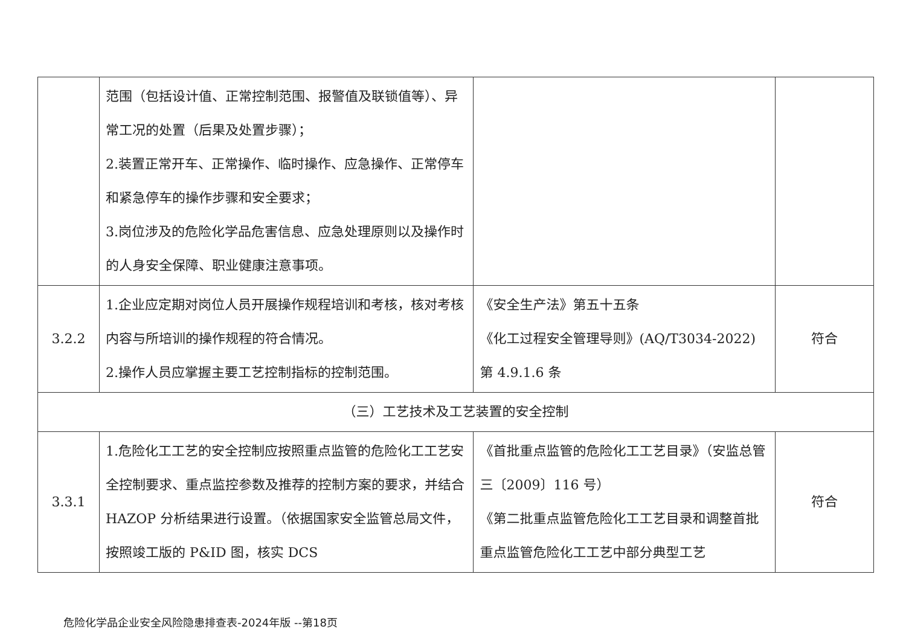| | 范围（包括设计值、正常控制范围、报警值及联锁值等）、异常工况的处置（后果及处置步骤）； 2.装置正常开车、正常操作、临时操作、应急操作、正常停车和紧急停车的操作步骤和安全要求； 3.岗位涉及的危险化学品危害信息、应急处理原则以及操作时的人身安全保障、职业健康注意事项。 | | |
| 3.2.2 | 1.企业应定期对岗位人员开展操作规程培训和考核，核对考核内容与所培训的操作规程的符合情况。 2.操作人员应掌握主要工艺控制指标的控制范围。 | 《安全生产法》第五十五条 《化工过程安全管理导则》(AQ/T3034-2022) 第 4.9.1.6 条 | 符合 |
| （三）工艺技术及工艺装置的安全控制 | | | |
| 3.3.1 | 1.危险化工工艺的安全控制应按照重点监管的危险化工工艺安全控制要求、重点监控参数及推荐的控制方案的要求，并结合 HAZOP 分析结果进行设置。（依据国家安全监管总局文件，按照竣工版的 P&ID 图，核实 DCS | 《首批重点监管的危险化工工艺目录》（安监总管三〔2009〕116 号） 《第二批重点监管危险化工工艺目录和调整首批重点监管危险化工工艺中部分典型工艺 | 符合 |
危险化学品企业安全风险隐患排查表-2024年版 --第18页